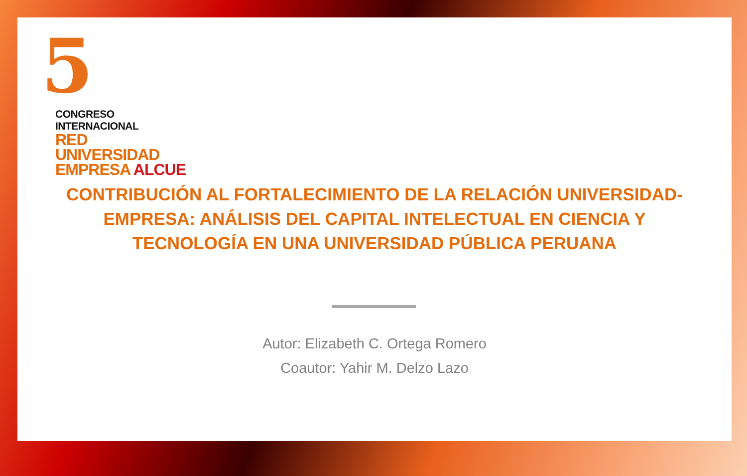5
CONGRESO INTERNACIONAL
RED UNIVERSIDAD
EMPRESA ALCUE
CONTRIBUCIÓN AL FORTALECIMIENTO DE LA RELACIÓN UNIVERSIDAD-EMPRESA: ANÁLISIS DEL CAPITAL INTELECTUAL EN CIENCIA Y TECNOLOGÍA EN UNA UNIVERSIDAD PÚBLICA PERUANA
Autor: Elizabeth C. Ortega Romero
Coautor: Yahir M. Delzo Lazo